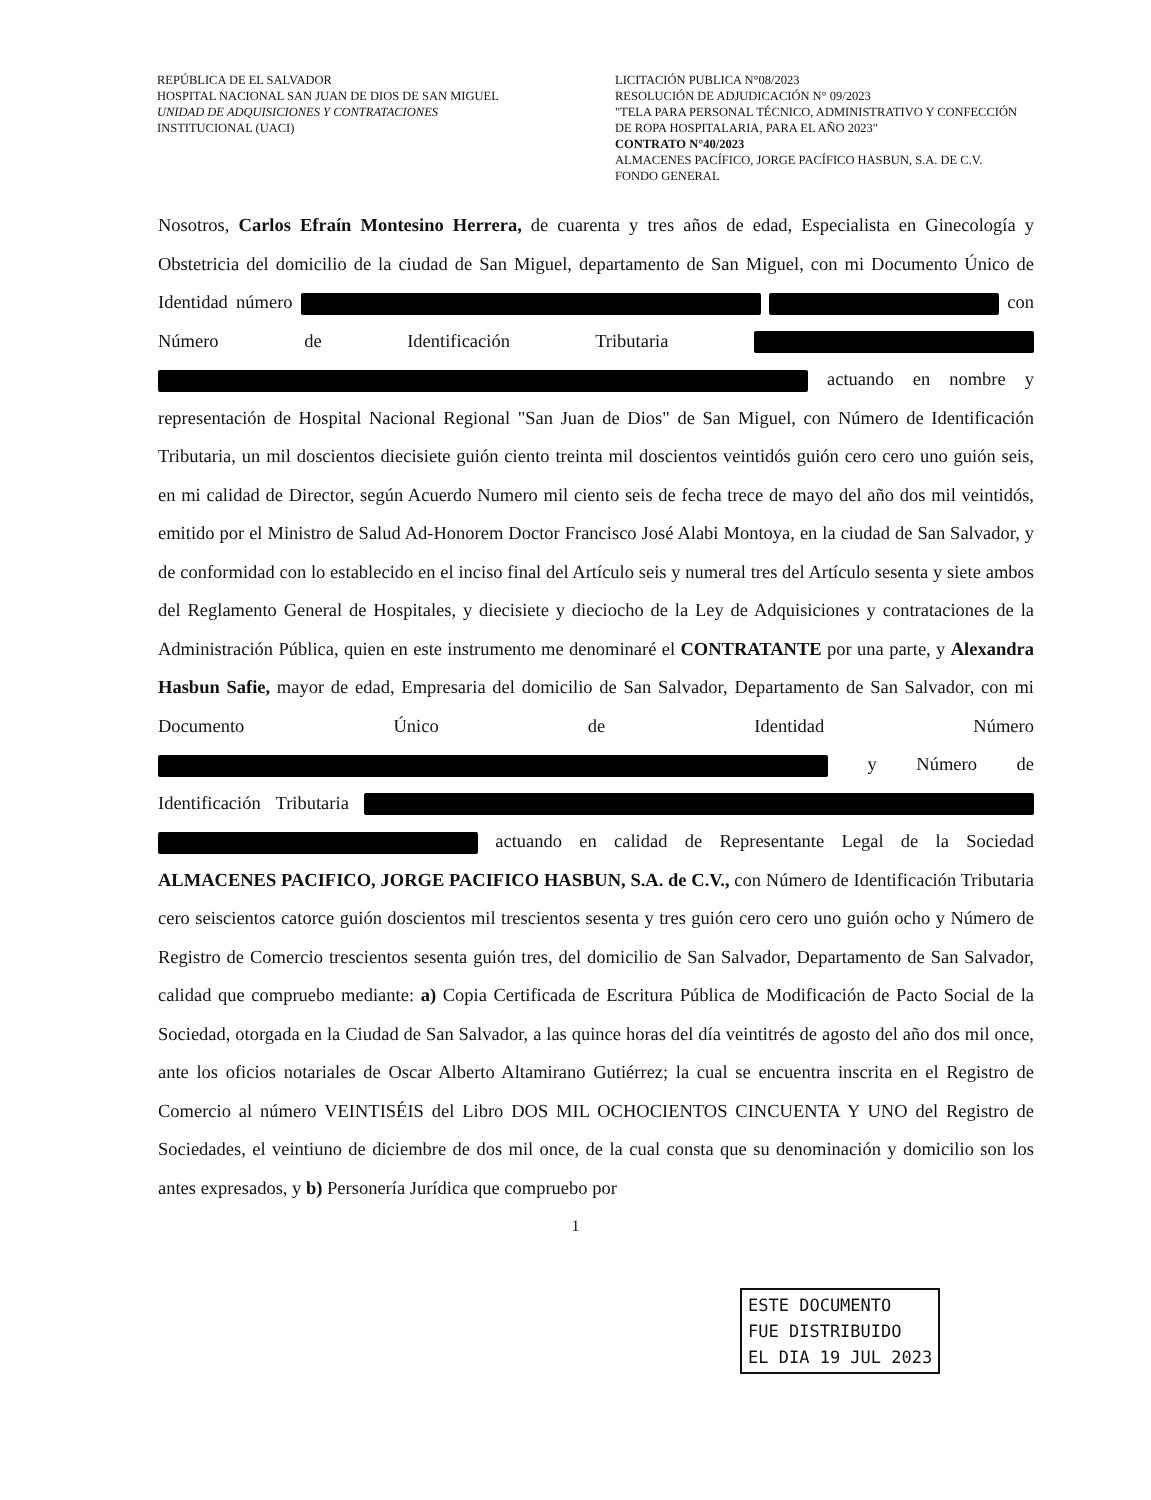REPÚBLICA DE EL SALVADOR
HOSPITAL NACIONAL SAN JUAN DE DIOS DE SAN MIGUEL
UNIDAD DE ADQUISICIONES Y CONTRATACIONES
INSTITUCIONAL (UACI)
LICITACIÓN PUBLICA N°08/2023
RESOLUCIÓN DE ADJUDICACIÓN N° 09/2023
"TELA PARA PERSONAL TÉCNICO, ADMINISTRATIVO Y CONFECCIÓN DE ROPA HOSPITALARIA, PARA EL AÑO 2023"
CONTRATO N°40/2023
ALMACENES PACÍFICO, JORGE PACÍFICO HASBUN, S.A. DE C.V.
FONDO GENERAL
Nosotros, Carlos Efraín Montesino Herrera, de cuarenta y tres años de edad, Especialista en Ginecología y Obstetricia del domicilio de la ciudad de San Miguel, departamento de San Miguel, con mi Documento Único de Identidad número con Número de Identificación Tributaria actuando en nombre y representación de Hospital Nacional Regional "San Juan de Dios" de San Miguel, con Número de Identificación Tributaria, un mil doscientos diecisiete guión ciento treinta mil doscientos veintidós guión cero cero uno guión seis, en mi calidad de Director, según Acuerdo Numero mil ciento seis de fecha trece de mayo del año dos mil veintidós, emitido por el Ministro de Salud Ad-Honorem Doctor Francisco José Alabi Montoya, en la ciudad de San Salvador, y de conformidad con lo establecido en el inciso final del Artículo seis y numeral tres del Artículo sesenta y siete ambos del Reglamento General de Hospitales, y diecisiete y dieciocho de la Ley de Adquisiciones y contrataciones de la Administración Pública, quien en este instrumento me denominaré el CONTRATANTE por una parte, y Alexandra Hasbun Safie, mayor de edad, Empresaria del domicilio de San Salvador, Departamento de San Salvador, con mi Documento Único de Identidad Número y Número de Identificación Tributaria actuando en calidad de Representante Legal de la Sociedad ALMACENES PACIFICO, JORGE PACIFICO HASBUN, S.A. de C.V., con Número de Identificación Tributaria cero seiscientos catorce guión doscientos mil trescientos sesenta y tres guión cero cero uno guión ocho y Número de Registro de Comercio trescientos sesenta guión tres, del domicilio de San Salvador, Departamento de San Salvador, calidad que compruebo mediante: a) Copia Certificada de Escritura Pública de Modificación de Pacto Social de la Sociedad, otorgada en la Ciudad de San Salvador, a las quince horas del día veintitrés de agosto del año dos mil once, ante los oficios notariales de Oscar Alberto Altamirano Gutiérrez; la cual se encuentra inscrita en el Registro de Comercio al número VEINTISÉIS del Libro DOS MIL OCHOCIENTOS CINCUENTA Y UNO del Registro de Sociedades, el veintiuno de diciembre de dos mil once, de la cual consta que su denominación y domicilio son los antes expresados, y b) Personería Jurídica que compruebo por
1
ESTE DOCUMENTO
FUE DISTRIBUIDO
EL DIA 19 JUL 2023